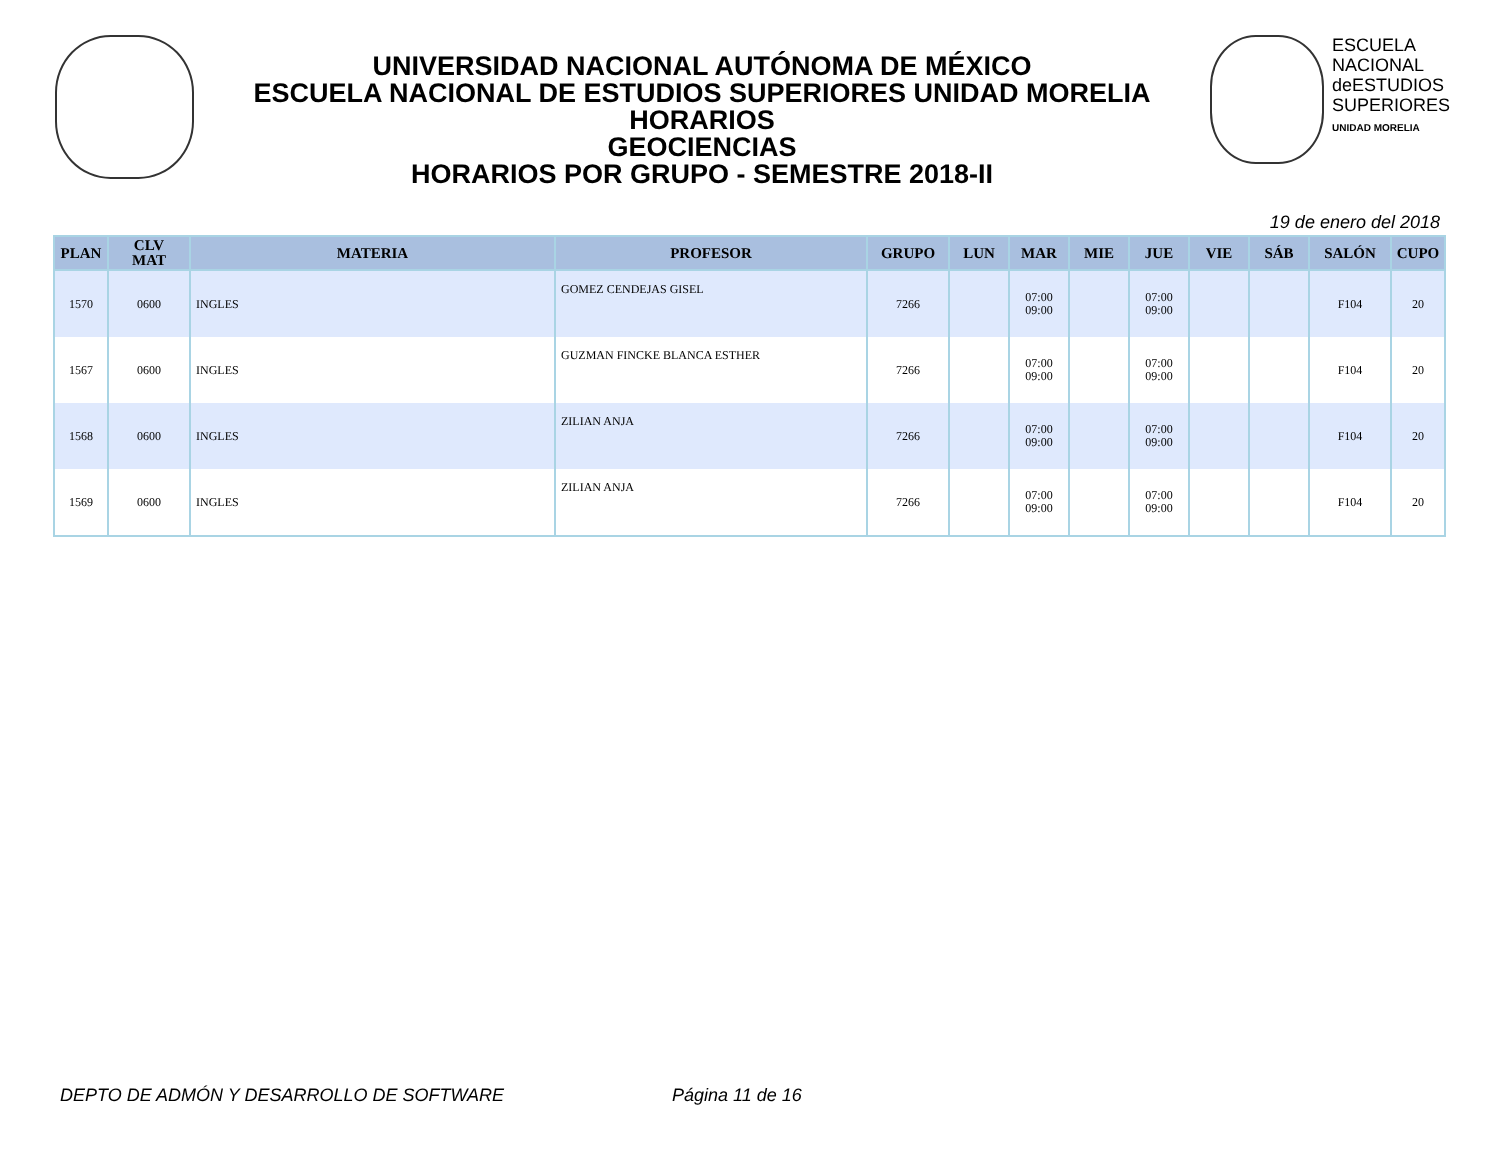UNIVERSIDAD NACIONAL AUTÓNOMA DE MÉXICO
ESCUELA NACIONAL DE ESTUDIOS SUPERIORES UNIDAD MORELIA
HORARIOS
GEOCIENCIAS
HORARIOS POR GRUPO - SEMESTRE 2018-II
ESCUELA
NACIONAL
deESTUDIOS
SUPERIORES
UNIDAD MORELIA
19 de enero del 2018
| PLAN | CLV MAT | MATERIA | PROFESOR | GRUPO | LUN | MAR | MIE | JUE | VIE | SÁB | SALÓN | CUPO |
| --- | --- | --- | --- | --- | --- | --- | --- | --- | --- | --- | --- | --- |
| 1570 | 0600 | INGLES | GOMEZ CENDEJAS GISEL | 7266 | | 07:00 09:00 | | 07:00 09:00 | | | F104 | 20 |
| 1567 | 0600 | INGLES | GUZMAN FINCKE BLANCA ESTHER | 7266 | | 07:00 09:00 | | 07:00 09:00 | | | F104 | 20 |
| 1568 | 0600 | INGLES | ZILIAN ANJA | 7266 | | 07:00 09:00 | | 07:00 09:00 | | | F104 | 20 |
| 1569 | 0600 | INGLES | ZILIAN ANJA | 7266 | | 07:00 09:00 | | 07:00 09:00 | | | F104 | 20 |
DEPTO DE ADMÓN Y DESARROLLO DE SOFTWARE
Página 11 de 16